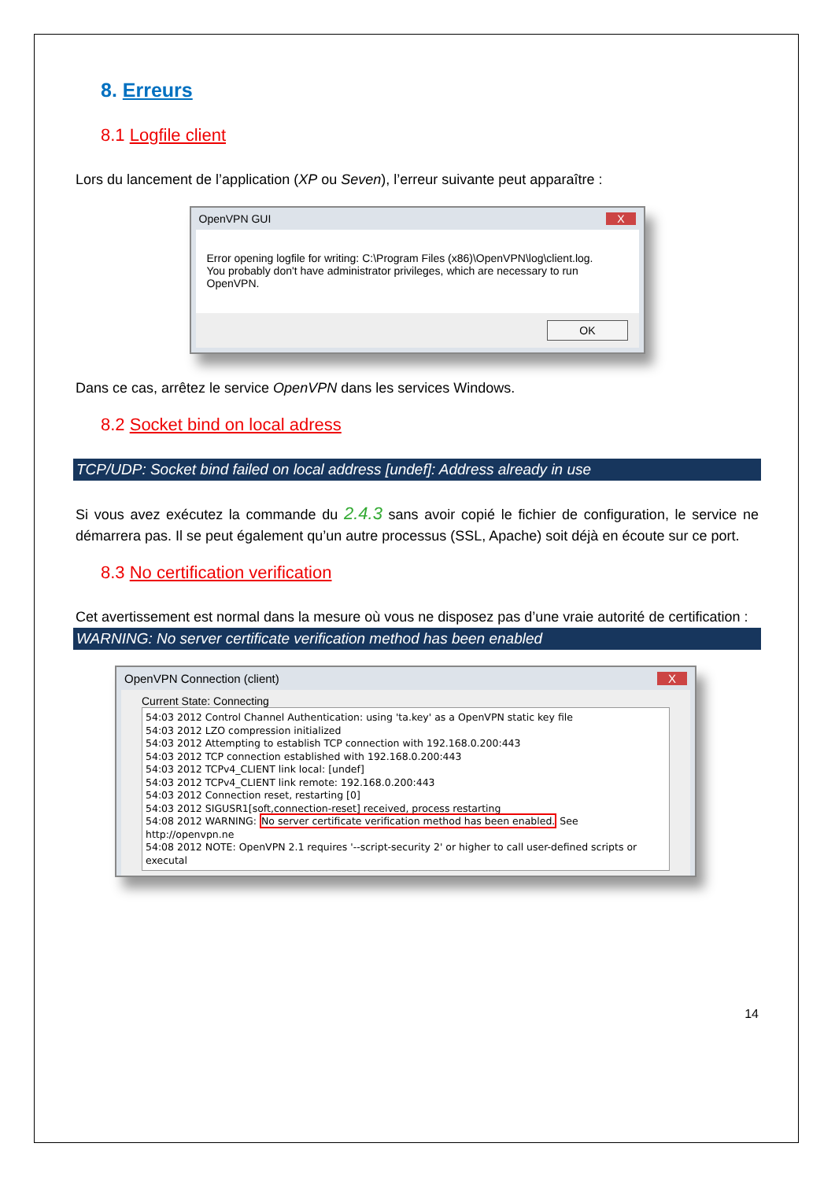8. Erreurs
8.1 Logfile client
Lors du lancement de l’application (XP ou Seven), l’erreur suivante peut apparaître :
OpenVPN GUI X
Error opening logfile for writing: C:\Program Files (x86)\OpenVPN\log\client.log.
You probably don't have administrator privileges, which are necessary to run
OpenVPN.
OK
Dans ce cas, arrêtez le service OpenVPN dans les services Windows.
8.2 Socket bind on local adress
TCP/UDP: Socket bind failed on local address [undef]: Address already in use
Si vous avez exécutez la commande du 2.4.3 sans avoir copié le fichier de configuration, le service ne démarrera pas. Il se peut également qu’un autre processus (SSL, Apache) soit déjà en écoute sur ce port.
8.3 No certification verification
Cet avertissement est normal dans la mesure où vous ne disposez pas d’une vraie autorité de certification :
WARNING: No server certificate verification method has been enabled
OpenVPN Connection (client) X
Current State: Connecting
54:03 2012 Control Channel Authentication: using 'ta.key' as a OpenVPN static key file
54:03 2012 LZO compression initialized
54:03 2012 Attempting to establish TCP connection with 192.168.0.200:443
54:03 2012 TCP connection established with 192.168.0.200:443
54:03 2012 TCPv4_CLIENT link local: [undef]
54:03 2012 TCPv4_CLIENT link remote: 192.168.0.200:443
54:03 2012 Connection reset, restarting [0]
54:03 2012 SIGUSR1[soft,connection-reset] received, process restarting
54:08 2012 WARNING: No server certificate verification method has been enabled. See http://openvpn.ne
54:08 2012 NOTE: OpenVPN 2.1 requires '--script-security 2' or higher to call user-defined scripts or executal
14